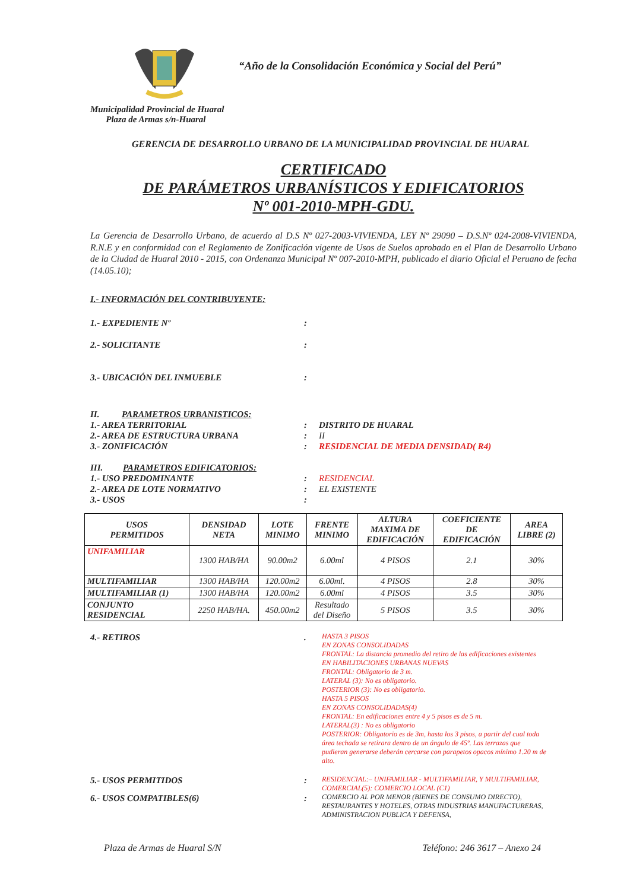“Año de la Consolidación Económica y Social del Perú”
Municipalidad Provincial de Huaral
Plaza de Armas s/n-Huaral
GERENCIA DE DESARROLLO URBANO DE LA MUNICIPALIDAD PROVINCIAL DE HUARAL
CERTIFICADO
DE PARÁMETROS URBANÍSTICOS Y EDIFICATORIOS
Nº 001-2010-MPH-GDU.
La Gerencia de Desarrollo Urbano, de acuerdo al D.S Nº 027-2003-VIVIENDA, LEY Nº 29090 – D.S.Nº 024-2008-VIVIENDA, R.N.E y en conformidad con el Reglamento de Zonificación vigente de Usos de Suelos aprobado en el Plan de Desarrollo Urbano de la Ciudad de Huaral 2010 - 2015, con Ordenanza Municipal Nº 007-2010-MPH, publicado el diario Oficial el Peruano de fecha (14.05.10);
I.- INFORMACIÓN DEL CONTRIBUYENTE:
1.- EXPEDIENTE Nº:
2.- SOLICITANTE:
3.- UBICACIÓN DEL INMUEBLE:
II. PARAMETROS URBANISTICOS:
1.- AREA TERRITORIAL: DISTRITO DE HUARAL
2.- AREA DE ESTRUCTURA URBANA: II
3.- ZONIFICACIÓN: RESIDENCIAL DE MEDIA DENSIDAD( R4)
III. PARAMETROS EDIFICATORIOS:
1.- USO PREDOMINANTE: RESIDENCIAL
2.- AREA DE LOTE NORMATIVO: EL EXISTENTE
3.- USOS:
| USOS PERMITIDOS | DENSIDAD NETA | LOTE MINIMO | FRENTE MINIMO | ALTURA MAXIMA DE EDIFICACIÓN | COEFICIENTE DE EDIFICACIÓN | AREA LIBRE (2) |
| --- | --- | --- | --- | --- | --- | --- |
| UNIFAMILIAR | 1300 HAB/HA | 90.00m2 | 6.00ml | 4 PISOS | 2.1 | 30% |
| MULTIFAMILIAR | 1300 HAB/HA | 120.00m2 | 6.00ml. | 4 PISOS | 2.8 | 30% |
| MULTIFAMILIAR (1) | 1300 HAB/HA | 120.00m2 | 6.00ml | 4 PISOS | 3.5 | 30% |
| CONJUNTO RESIDENCIAL | 2250 HAB/HA. | 450.00m2 | Resultado del Diseño | 5 PISOS | 3.5 | 30% |
4.- RETIROS. HASTA 3 PISOS
EN ZONAS CONSOLIDADAS
FRONTAL: La distancia promedio del retiro de las edificaciones existentes
EN HABILITACIONES URBANAS NUEVAS
FRONTAL: Obligatorio de 3 m.
LATERAL (3): No es obligatorio.
POSTERIOR (3): No es obligatorio.
HASTA 5 PISOS
EN ZONAS CONSOLIDADAS(4)
FRONTAL: En edificaciones entre 4 y 5 pisos es de 5 m.
LATERAL(3) : No es obligatorio
POSTERIOR: Obligatorio es de 3m, hasta los 3 pisos, a partir del cual toda área techada se retirara dentro de un ángulo de 45º. Las terrazas que pudieran generarse deberán cercarse con parapetos opacos mínimo 1.20 m de alto.
5.- USOS PERMITIDOS: RESIDENCIAL:– UNIFAMILIAR - MULTIFAMILIAR, Y MULTIFAMILIAR, COMERCIAL(5): COMERCIO LOCAL (C1)
6.- USOS COMPATIBLES(6): COMERCIO AL POR MENOR (BIENES DE CONSUMO DIRECTO), RESTAURANTES Y HOTELES, OTRAS INDUSTRIAS MANUFACTURERAS, ADMINISTRACION PUBLICA Y DEFENSA,
Plaza de Armas de Huaral S/N Teléfono: 246 3617 – Anexo 24